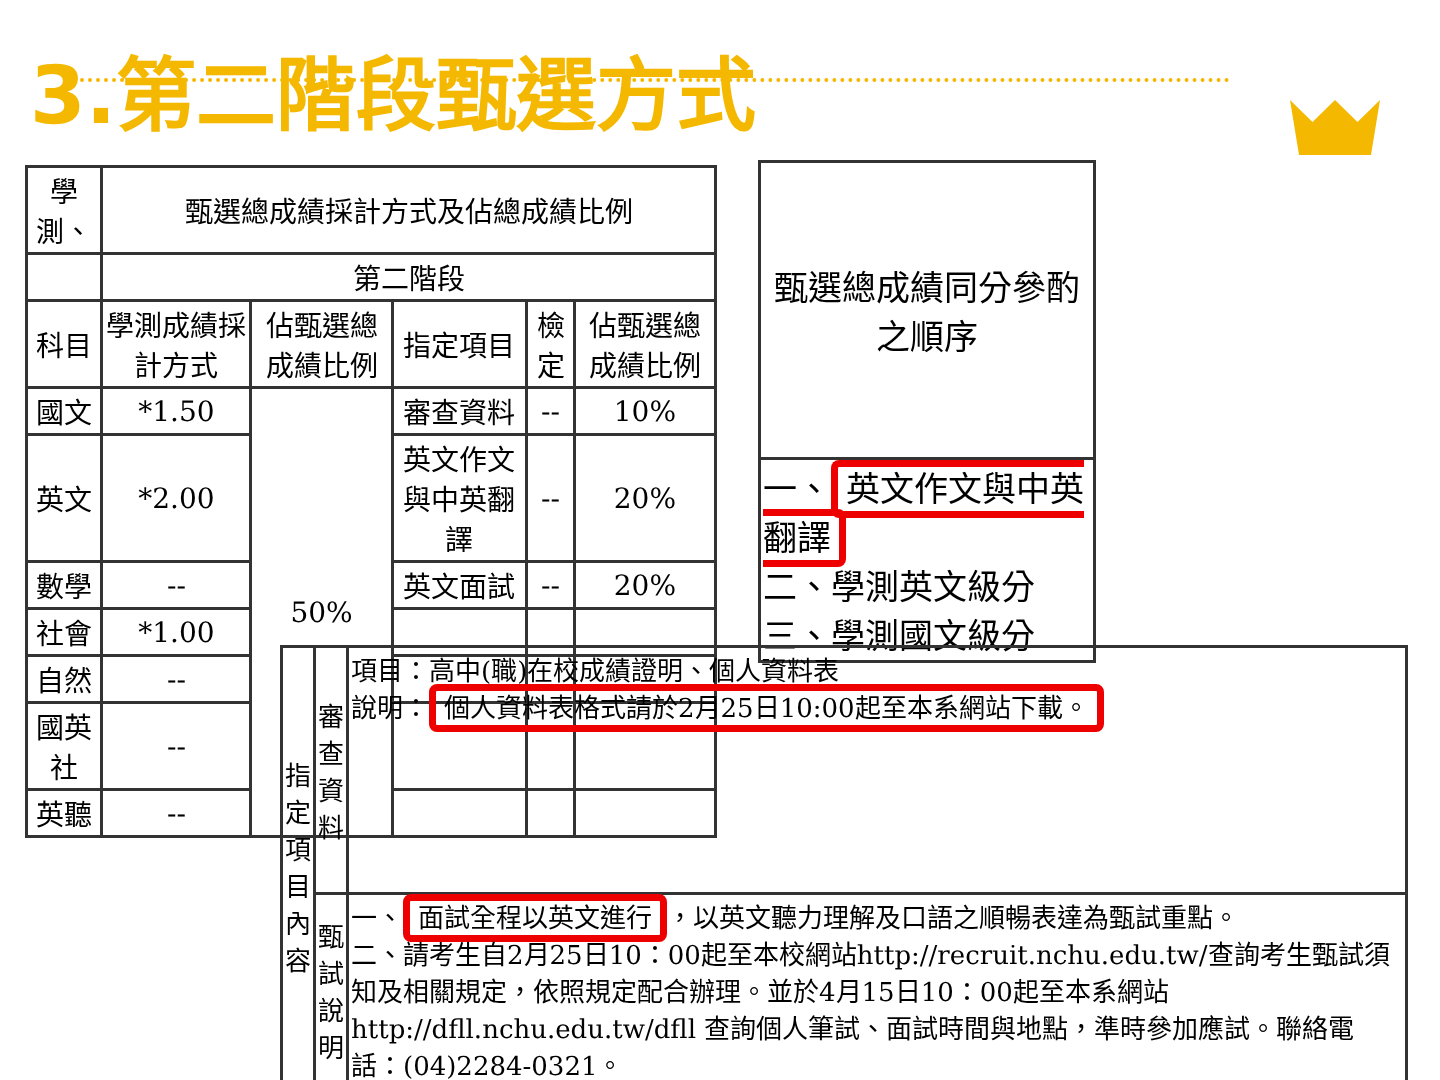3.第二階段甄選方式
| 學測、 | 甄選總成績採計方式及佔總成績比例 | | | | |
| | 第二階段 | | | | |
| 科目 | 學測成績採計方式 | 佔甄選總成績比例 | 指定項目 | 檢定 | 佔甄選總成績比例 |
| 國文 | *1.50 | 50% | 審查資料 | -- | 10% |
| 英文 | *2.00 | | 英文作文與中英翻譯 | -- | 20% |
| 數學 | -- | | 英文面試 | -- | 20% |
| 社會 | *1.00 | | | | |
| 自然 | -- | | | | |
| 國英社 | -- | | | | |
| 英聽 | -- | | | | |
| 甄選總成績同分參酌之順序 |
| 一、 英文作文與中英翻譯 二、學測英文級分 三、學測國文級分 |
| 指定項目內容 | 審查資料 | 項目：高中(職)在校成績證明、個人資料表 說明： 個人資料表格式請於2月25日10:00起至本系網站下載。 |
| | 甄試說明 | 一、 面試全程以英文進行 ，以英文聽力理解及口語之順暢表達為甄試重點。 二、請考生自2月25日10：00起至本校網站http://recruit.nchu.edu.tw/查詢考生甄試須知及相關規定，依照規定配合辦理。並於4月15日10：00起至本系網站http://dfll.nchu.edu.tw/dfll 查詢個人筆試、面試時間與地點，準時參加應試。聯絡電話：(04)2284-0321。 |